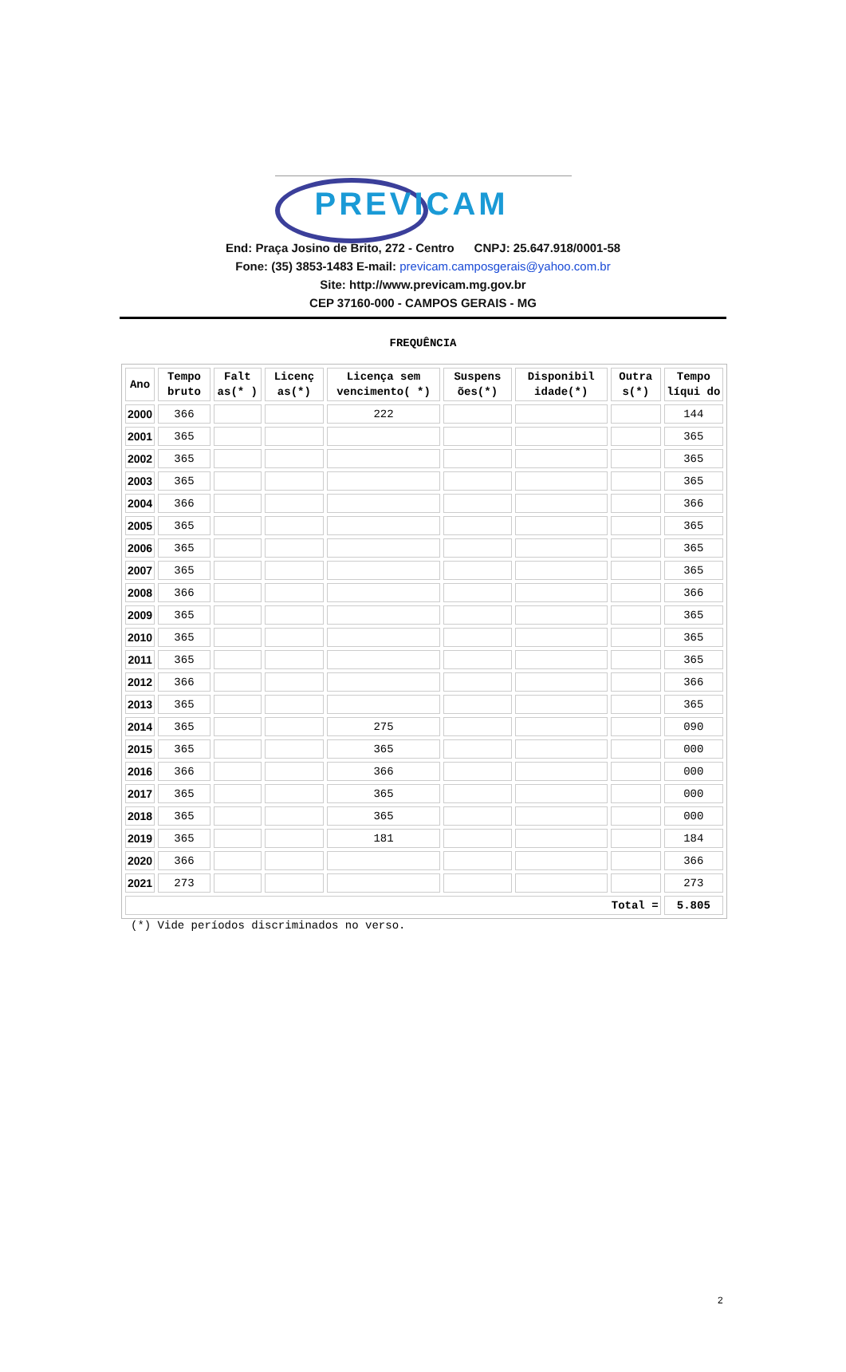PREVICAM
End: Praça Josino de Brito, 272 - Centro CNPJ: 25.647.918/0001-58
Fone: (35) 3853-1483 E-mail: previcam.camposgerais@yahoo.com.br
Site: http://www.previcam.mg.gov.br
CEP 37160-000 - CAMPOS GERAIS - MG
FREQUÊNCIA
| Ano | Tempo bruto | Falt as(* ) | Licenç as(*) | Licença sem vencimento( *) | Suspens ões(*) | Disponibil idade(*) | Outra s(*) | Tempo líqui do |
| --- | --- | --- | --- | --- | --- | --- | --- | --- |
| 2000 | 366 | | | 222 | | | | 144 |
| 2001 | 365 | | | | | | | 365 |
| 2002 | 365 | | | | | | | 365 |
| 2003 | 365 | | | | | | | 365 |
| 2004 | 366 | | | | | | | 366 |
| 2005 | 365 | | | | | | | 365 |
| 2006 | 365 | | | | | | | 365 |
| 2007 | 365 | | | | | | | 365 |
| 2008 | 366 | | | | | | | 366 |
| 2009 | 365 | | | | | | | 365 |
| 2010 | 365 | | | | | | | 365 |
| 2011 | 365 | | | | | | | 365 |
| 2012 | 366 | | | | | | | 366 |
| 2013 | 365 | | | | | | | 365 |
| 2014 | 365 | | | 275 | | | | 090 |
| 2015 | 365 | | | 365 | | | | 000 |
| 2016 | 366 | | | 366 | | | | 000 |
| 2017 | 365 | | | 365 | | | | 000 |
| 2018 | 365 | | | 365 | | | | 000 |
| 2019 | 365 | | | 181 | | | | 184 |
| 2020 | 366 | | | | | | | 366 |
| 2021 | 273 | | | | | | | 273 |
| Total = | | | | | | | | 5.805 |
(*) Vide períodos discriminados no verso.
2